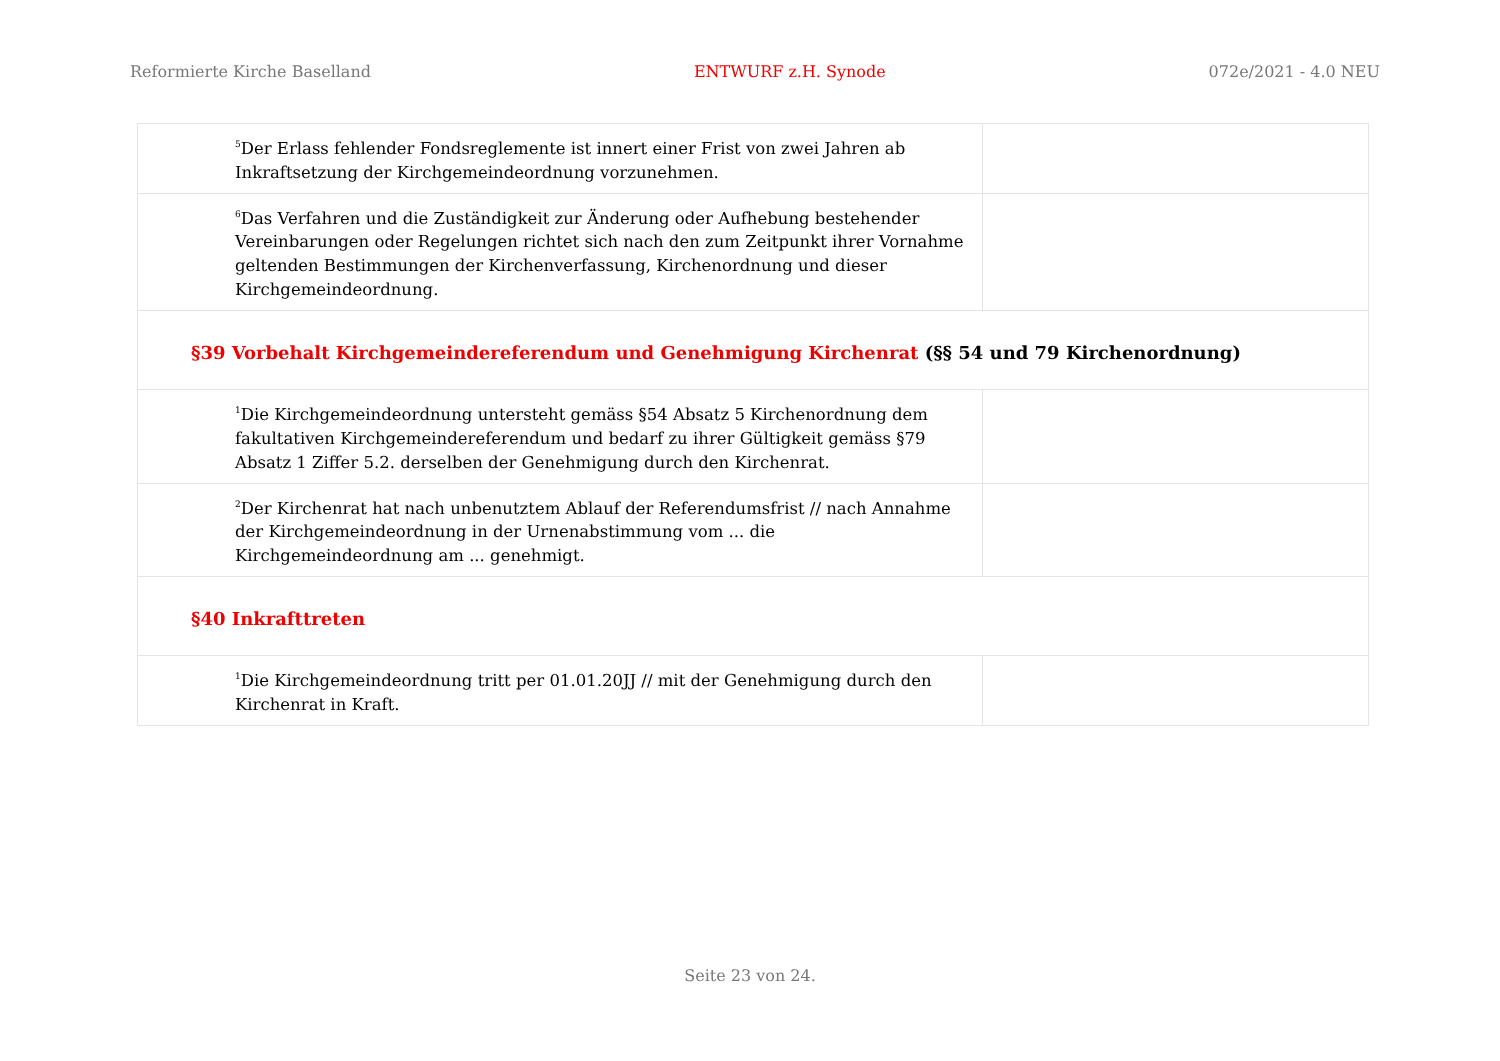Reformierte Kirche Baselland ENTWURF z.H. Synode 072e/2021 - 4.0 NEU
| <sup>5</sup> Der Erlass fehlender Fondsreglemente ist innert einer Frist von zwei Jahren ab Inkraftsetzung der Kirchgemeindeordnung vorzunehmen. | |
| <sup>6</sup> Das Verfahren und die Zuständigkeit zur Änderung oder Aufhebung bestehender Vereinbarungen oder Regelungen richtet sich nach den zum Zeitpunkt ihrer Vornahme geltenden Bestimmungen der Kirchenverfassung, Kirchenordnung und dieser Kirchgemeindeordnung. | |
| §39 Vorbehalt Kirchgemeindereferendum und Genehmigung Kirchenrat (§§ 54 und 79 Kirchenordnung) | |
| <sup>1</sup> Die Kirchgemeindeordnung untersteht gemäss §54 Absatz 5 Kirchenordnung dem fakultativen Kirchgemeindereferendum und bedarf zu ihrer Gültigkeit gemäss §79 Absatz 1 Ziffer 5.2. derselben der Genehmigung durch den Kirchenrat. | |
| <sup>2</sup> Der Kirchenrat hat nach unbenutztem Ablauf der Referendumsfrist // nach Annahme der Kirchgemeindeordnung in der Urnenabstimmung vom ... die Kirchgemeindeordnung am ... genehmigt. | |
| §40 Inkrafttreten | |
| <sup>1</sup> Die Kirchgemeindeordnung tritt per 01.01.20JJ // mit der Genehmigung durch den Kirchenrat in Kraft. | |
Seite 23 von 24.